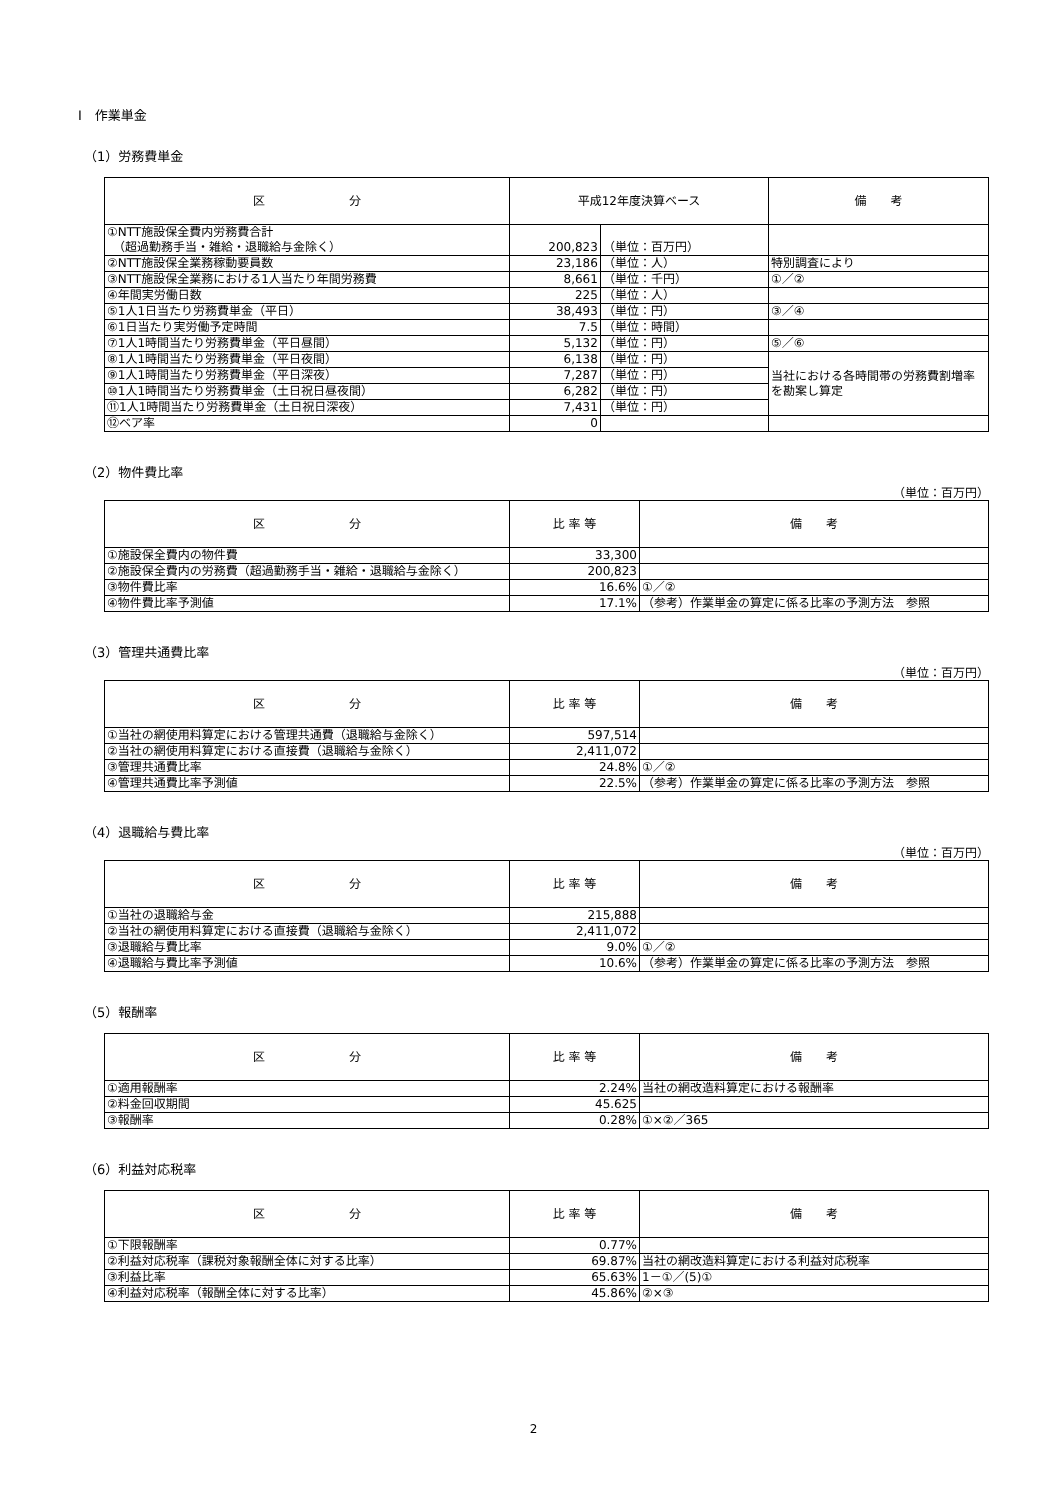Ⅰ　作業単金
（1）労務費単金
| 区 分 | 平成12年度決算ベース | | 備 考 |
| --- | --- | --- | --- |
| ①NTT施設保全費内労務費合計 （超過勤務手当・雑給・退職給与金除く） | 200,823 | （単位：百万円） | |
| ②NTT施設保全業務稼動要員数 | 23,186 | （単位：人） | 特別調査により |
| ③NTT施設保全業務における1人当たり年間労務費 | 8,661 | （単位：千円） | ①／② |
| ④年間実労働日数 | 225 | （単位：人） | |
| ⑤1人1日当たり労務費単金（平日） | 38,493 | （単位：円） | ③／④ |
| ⑥1日当たり実労働予定時間 | 7.5 | （単位：時間） | |
| ⑦1人1時間当たり労務費単金（平日昼間） | 5,132 | （単位：円） | ⑤／⑥ |
| ⑧1人1時間当たり労務費単金（平日夜間） | 6,138 | （単位：円） | 当社における各時間帯の労務費割増率を勘案し算定 |
| ⑨1人1時間当たり労務費単金（平日深夜） | 7,287 | （単位：円） | |
| ⑩1人1時間当たり労務費単金（土日祝日昼夜間） | 6,282 | （単位：円） | |
| ⑪1人1時間当たり労務費単金（土日祝日深夜） | 7,431 | （単位：円） | |
| ⑫ベア率 | 0 | | |
（2）物件費比率
（単位：百万円）
| 区 分 | 比 率 等 | 備 考 |
| --- | --- | --- |
| ①施設保全費内の物件費 | 33,300 | |
| ②施設保全費内の労務費（超過勤務手当・雑給・退職給与金除く） | 200,823 | |
| ③物件費比率 | 16.6% | ①／② |
| ④物件費比率予測値 | 17.1% | （参考）作業単金の算定に係る比率の予測方法 参照 |
（3）管理共通費比率
（単位：百万円）
| 区 分 | 比 率 等 | 備 考 |
| --- | --- | --- |
| ①当社の網使用料算定における管理共通費（退職給与金除く） | 597,514 | |
| ②当社の網使用料算定における直接費（退職給与金除く） | 2,411,072 | |
| ③管理共通費比率 | 24.8% | ①／② |
| ④管理共通費比率予測値 | 22.5% | （参考）作業単金の算定に係る比率の予測方法 参照 |
（4）退職給与費比率
（単位：百万円）
| 区 分 | 比 率 等 | 備 考 |
| --- | --- | --- |
| ①当社の退職給与金 | 215,888 | |
| ②当社の網使用料算定における直接費（退職給与金除く） | 2,411,072 | |
| ③退職給与費比率 | 9.0% | ①／② |
| ④退職給与費比率予測値 | 10.6% | （参考）作業単金の算定に係る比率の予測方法 参照 |
（5）報酬率
| 区 分 | 比 率 等 | 備 考 |
| --- | --- | --- |
| ①適用報酬率 | 2.24% | 当社の網改造料算定における報酬率 |
| ②料金回収期間 | 45.625 | |
| ③報酬率 | 0.28% | ①×②／365 |
（6）利益対応税率
| 区 分 | 比 率 等 | 備 考 |
| --- | --- | --- |
| ①下限報酬率 | 0.77% | |
| ②利益対応税率（課税対象報酬全体に対する比率） | 69.87% | 当社の網改造料算定における利益対応税率 |
| ③利益比率 | 65.63% | 1－①／(5)① |
| ④利益対応税率（報酬全体に対する比率） | 45.86% | ②×③ |
2